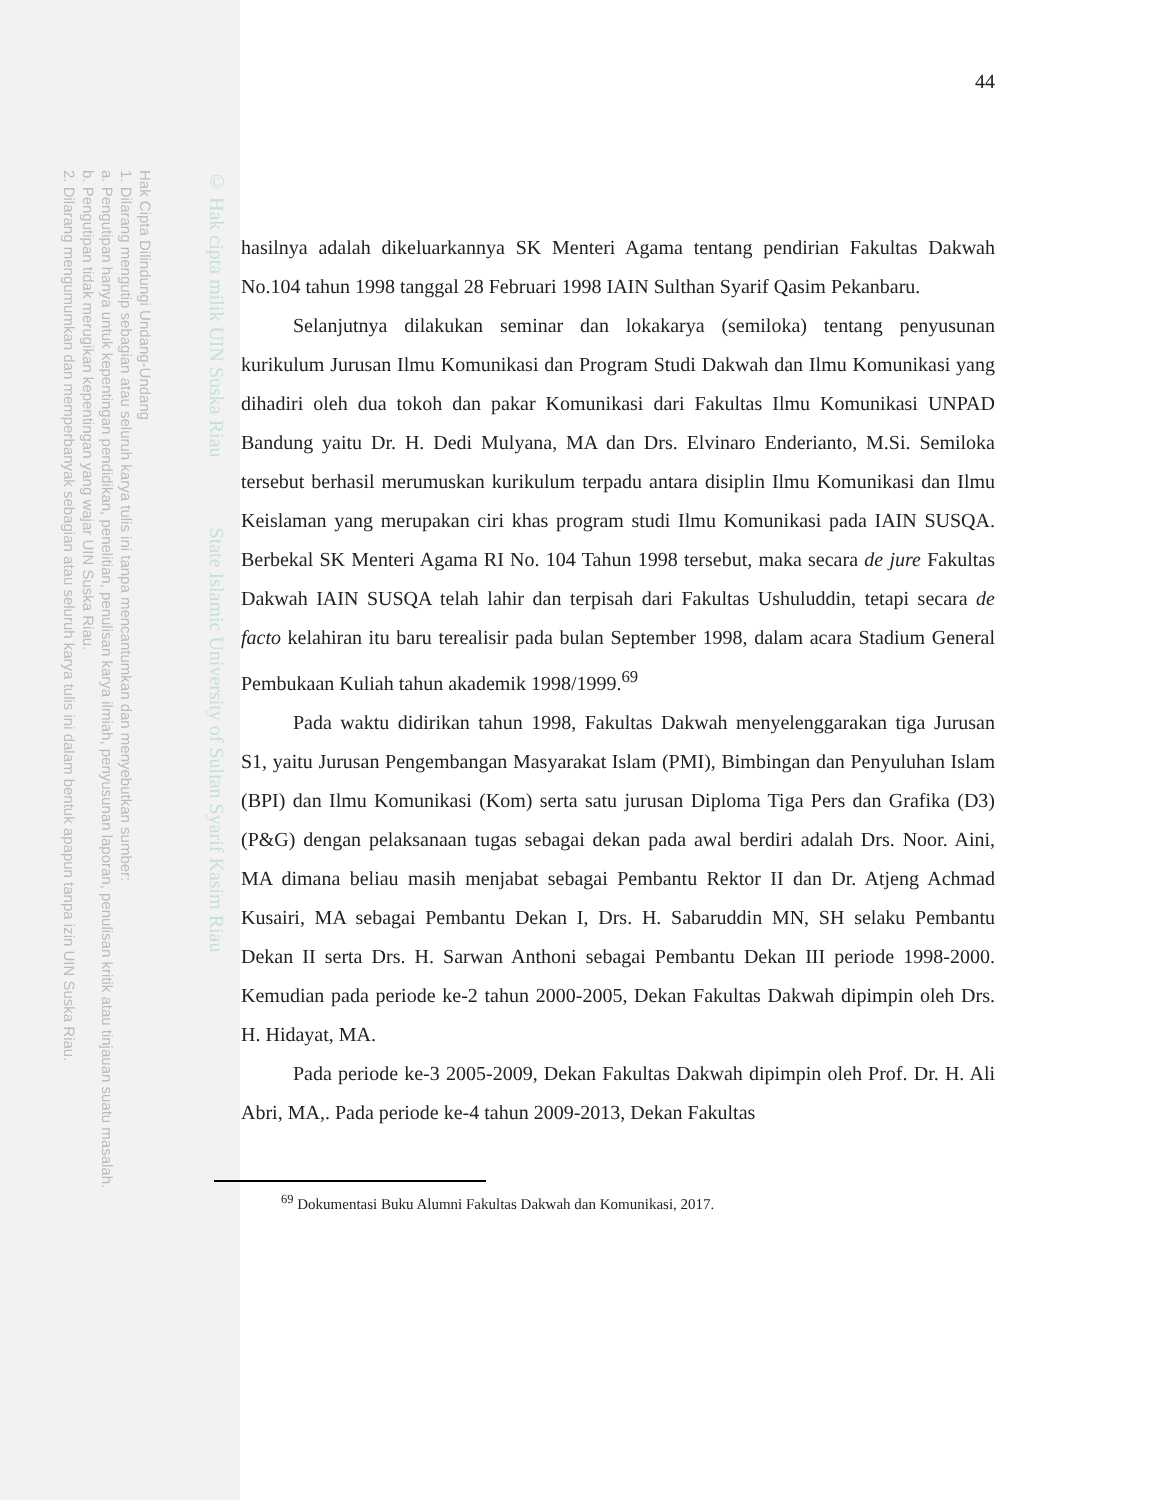Hak Cipta Dilindungi Undang-Undang
1. Dilarang mengutip sebagian atau seluruh karya tulis ini tanpa mencantumkan dan menyebutkan sumber:
a. Pengutipan hanya untuk kepentingan pendidikan, penelitian, penulisan karya ilmiah, penyusunan laporan, penulisan kritik atau tinjauan suatu masalah.
b. Pengutipan tidak merugikan kepentingan yang wajar UIN Suska Riau.
2. Dilarang mengumumkan dan memperbanyak sebagian atau seluruh karya tulis ini dalam bentuk apapun tanpa izin UIN Suska Riau.
© Hak cipta milik UIN Suska Riau State Islamic University of Sultan Syarif Kasim Riau
44
hasilnya adalah dikeluarkannya SK Menteri Agama tentang pendirian Fakultas Dakwah No.104 tahun 1998 tanggal 28 Februari 1998 IAIN Sulthan Syarif Qasim Pekanbaru.
Selanjutnya dilakukan seminar dan lokakarya (semiloka) tentang penyusunan kurikulum Jurusan Ilmu Komunikasi dan Program Studi Dakwah dan Ilmu Komunikasi yang dihadiri oleh dua tokoh dan pakar Komunikasi dari Fakultas Ilmu Komunikasi UNPAD Bandung yaitu Dr. H. Dedi Mulyana, MA dan Drs. Elvinaro Enderianto, M.Si. Semiloka tersebut berhasil merumuskan kurikulum terpadu antara disiplin Ilmu Komunikasi dan Ilmu Keislaman yang merupakan ciri khas program studi Ilmu Komunikasi pada IAIN SUSQA. Berbekal SK Menteri Agama RI No. 104 Tahun 1998 tersebut, maka secara de jure Fakultas Dakwah IAIN SUSQA telah lahir dan terpisah dari Fakultas Ushuluddin, tetapi secara de facto kelahiran itu baru terealisir pada bulan September 1998, dalam acara Stadium General Pembukaan Kuliah tahun akademik 1998/1999.<sup>69</sup>
Pada waktu didirikan tahun 1998, Fakultas Dakwah menyelenggarakan tiga Jurusan S1, yaitu Jurusan Pengembangan Masyarakat Islam (PMI), Bimbingan dan Penyuluhan Islam (BPI) dan Ilmu Komunikasi (Kom) serta satu jurusan Diploma Tiga Pers dan Grafika (D3) (P&G) dengan pelaksanaan tugas sebagai dekan pada awal berdiri adalah Drs. Noor. Aini, MA dimana beliau masih menjabat sebagai Pembantu Rektor II dan Dr. Atjeng Achmad Kusairi, MA sebagai Pembantu Dekan I, Drs. H. Sabaruddin MN, SH selaku Pembantu Dekan II serta Drs. H. Sarwan Anthoni sebagai Pembantu Dekan III periode 1998-2000. Kemudian pada periode ke-2 tahun 2000-2005, Dekan Fakultas Dakwah dipimpin oleh Drs. H. Hidayat, MA.
Pada periode ke-3 2005-2009, Dekan Fakultas Dakwah dipimpin oleh Prof. Dr. H. Ali Abri, MA,. Pada periode ke-4 tahun 2009-2013, Dekan Fakultas
<sup>69</sup> Dokumentasi Buku Alumni Fakultas Dakwah dan Komunikasi, 2017.